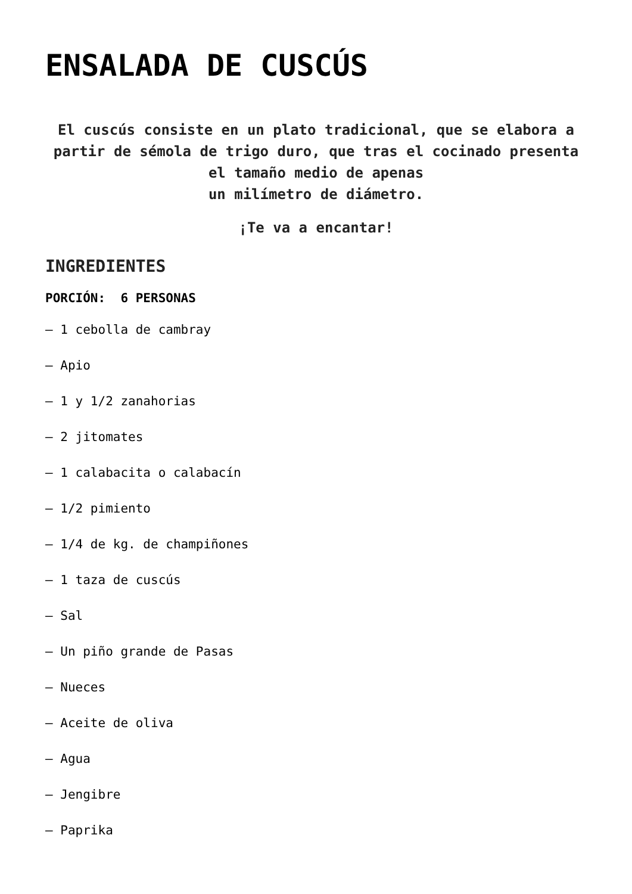ENSALADA DE CUSCÚS
El cuscús consiste en un plato tradicional, que se elabora a partir de sémola de trigo duro, que tras el cocinado presenta el tamaño medio de apenas
un milímetro de diámetro.
¡Te va a encantar!
INGREDIENTES
PORCIÓN: 6 PERSONAS
– 1 cebolla de cambray
– Apio
– 1 y 1/2 zanahorias
– 2 jitomates
– 1 calabacita o calabacín
– 1/2 pimiento
– 1/4 de kg. de champiñones
– 1 taza de cuscús
– Sal
– Un piño grande de Pasas
– Nueces
– Aceite de oliva
– Agua
– Jengibre
– Paprika